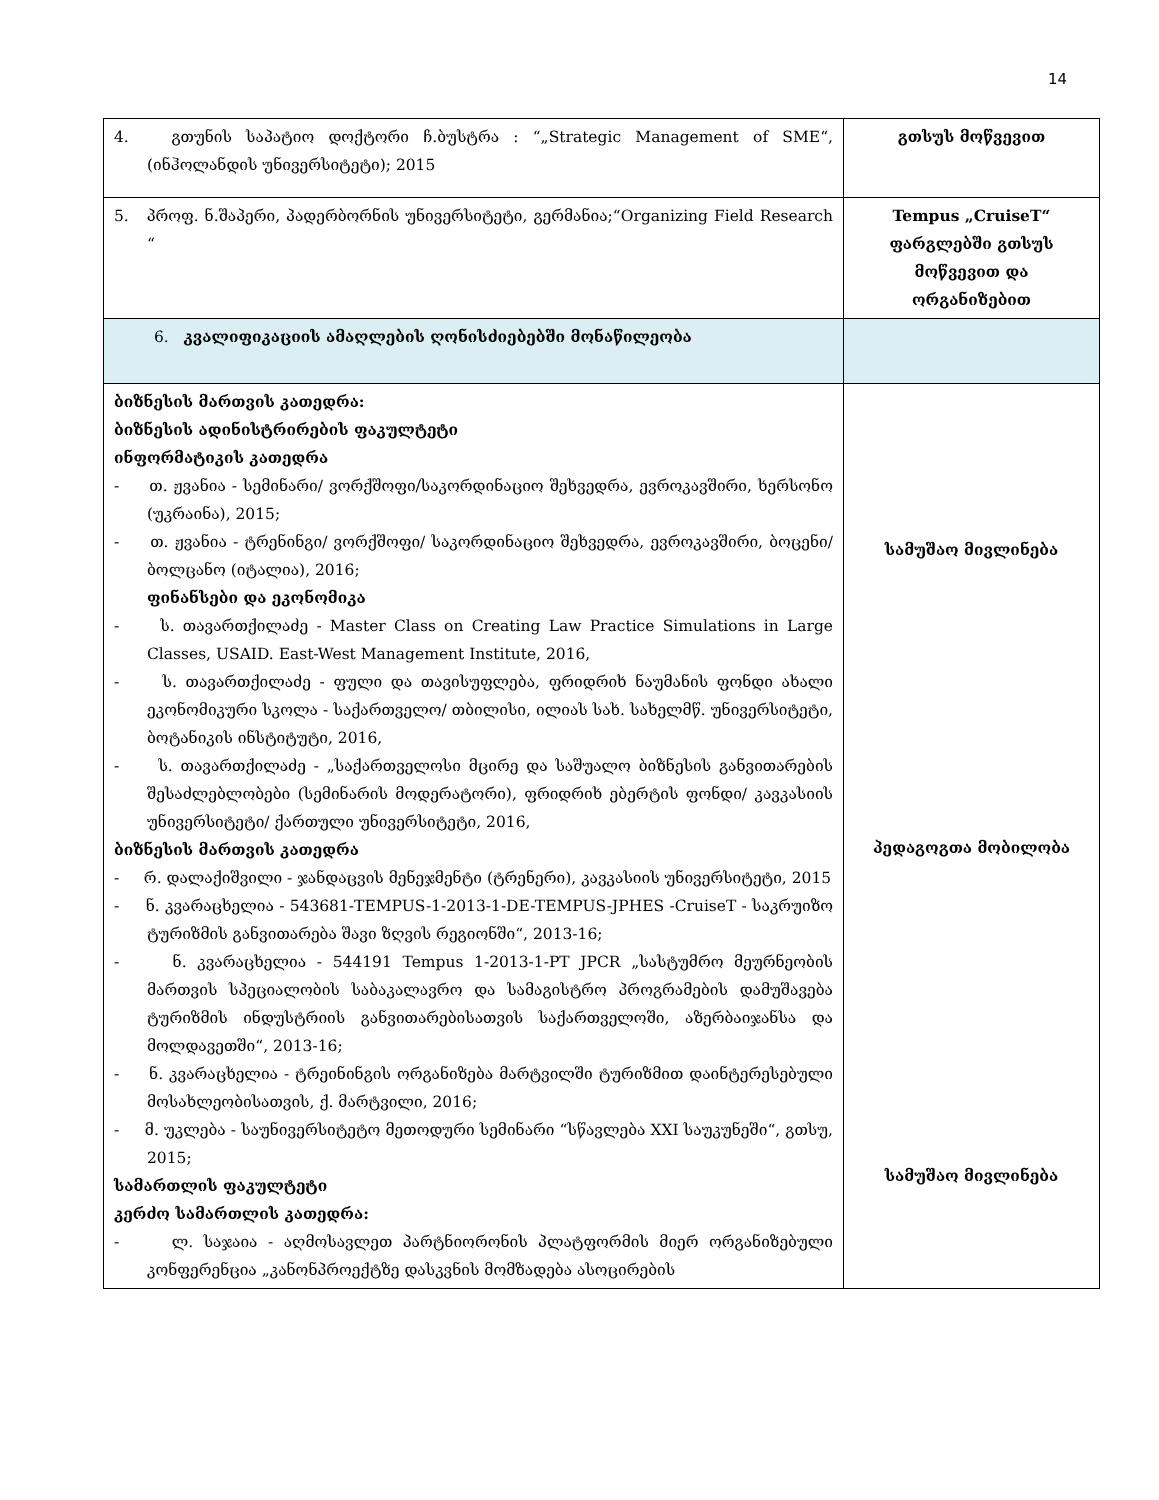14
| 4. გთუნის საპატიო დოქტორი ჩ.ბუსტრა : “„Strategic Management of SME“, (ინჰოლანდის უნივერსიტეტი); 2015 | გთსუს მოწვევით |
| 5. პროფ. ნ.შაპერი, პადერბორნის უნივერსიტეტი, გერმანია;“Organizing Field Research “ | Tempus „CruiseT“ ფარგლებში გთსუს მოწვევით და ორგანიზებით |
| 6. კვალიფიკაციის ამაღლების ღონისძიებებში მონაწილეობა | |
| ბიზნესის მართვის კათედრა: ბიზნესის ადინისტრირების ფაკულტეტი ინფორმატიკის კათედრა - თ. ჟვანია - სემინარი/ ვორქშოფი/საკორდინაციო შეხვედრა, ევროკავშირი, ხერსონო (უკრაინა), 2015; - თ. ჟვანია - ტრენინგი/ ვორქშოფი/ საკორდინაციო შეხვედრა, ევროკავშირი, ბოცენი/ბოლცანო (იტალია), 2016; ფინანსები და ეკონომიკა - ს. თავართქილაძე - Master Class on Creating Law Practice Simulations in Large Classes, USAID. East-West Management Institute, 2016, - ს. თავართქილაძე - ფული და თავისუფლება, ფრიდრიხ ნაუმანის ფონდი ახალი ეკონომიკური სკოლა - საქართველო/ თბილისი, ილიას სახ. სახელმწ. უნივერსიტეტი, ბოტანიკის ინსტიტუტი, 2016, - ს. თავართქილაძე - „საქართველოსი მცირე და საშუალო ბიზნესის განვითარების შესაძლებლობები (სემინარის მოდერატორი), ფრიდრიხ ებერტის ფონდი/ კავკასიის უნივერსიტეტი/ ქართული უნივერსიტეტი, 2016, ბიზნესის მართვის კათედრა - რ. დალაქიშვილი - ჯანდაცვის მენეჯმენტი (ტრენერი), კავკასიის უნივერსიტეტი, 2015 - ნ. კვარაცხელია - 543681-TEMPUS-1-2013-1-DE-TEMPUS-JPHES -CruiseT - საკრუიზო ტურიზმის განვითარება შავი ზღვის რეგიონში“, 2013-16; - ნ. კვარაცხელია - 544191 Tempus 1-2013-1-PT JPCR „სასტუმრო მეურნეობის მართვის სპეციალობის საბაკალავრო და სამაგისტრო პროგრამების დამუშავება ტურიზმის ინდუსტრიის განვითარებისათვის საქართველოში, აზერბაიჯანსა და მოლდავეთში“, 2013-16; - ნ. კვარაცხელია - ტრეინინგის ორგანიზება მარტვილში ტურიზმით დაინტერესებული მოსახლეობისათვის, ქ. მარტვილი, 2016; - მ. უკლება - საუნივერსიტეტო მეთოდური სემინარი “სწავლება XXI საუკუნეში“, გთსუ, 2015; სამართლის ფაკულტეტი კერძო სამართლის კათედრა: - ლ. საჯაია - აღმოსავლეთ პარტნიორონის პლატფორმის მიერ ორგანიზებული კონფერენცია „კანონპროექტზე დასკვნის მომზადება ასოცირების | სამუშაო მივლინება პედაგოგთა მობილობა სამუშაო მივლინება |